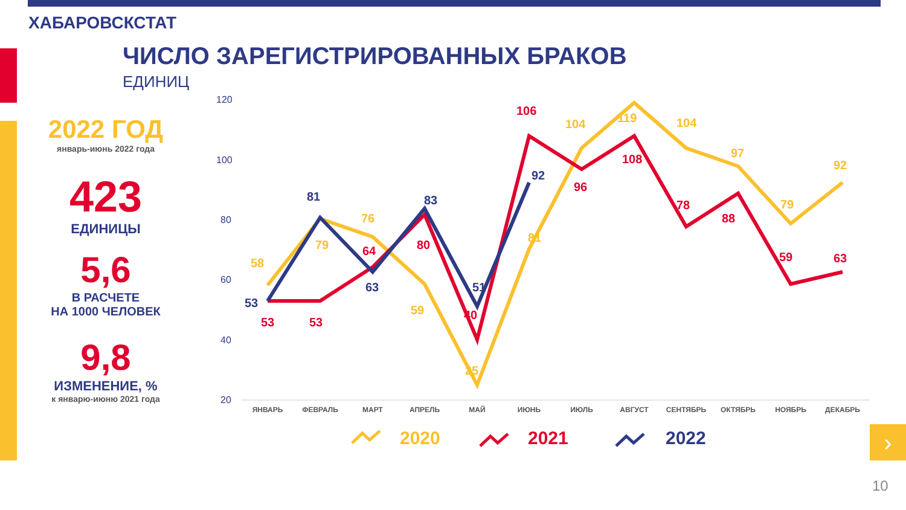ХАБАРОВСКСТАТ
ЧИСЛО ЗАРЕГИСТРИРОВАННЫХ БРАКОВ
ЕДИНИЦ
2022 ГОД
январь-июнь 2022 года
423
ЕДИНИЦЫ
5,6
В РАСЧЕТЕ
НА 1000 ЧЕЛОВЕК
9,8
ИЗМЕНЕНИЕ, %
к январю-июню 2021 года
120
100
80
60
40
20
ЯНВАРЬ
ФЕВРАЛЬ
МАРТ
АПРЕЛЬ
МАЙ
ИЮНЬ
ИЮЛЬ
АВГУСТ
СЕНТЯБРЬ
ОКТЯБРЬ
НОЯБРЬ
ДЕКАБРЬ
58
79
76
59
25
81
104
119
104
97
79
92
53
53
64
80
40
106
96
108
78
88
59
63
53
81
63
83
51
92
2020
2021
2022
›
10